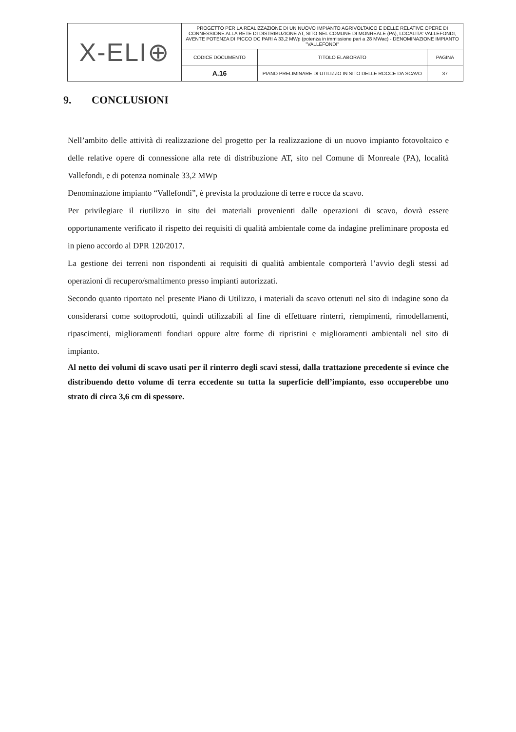| X-ELI⊕ | PROGETTO PER LA REALIZZAZIONE DI UN NUOVO IMPIANTO AGRIVOLTAICO E DELLE RELATIVE OPERE DI CONNESSIONE ALLA RETE DI DISTRIBUZIONE AT, SITO NEL COMUNE DI MONREALE (PA), LOCALITA' VALLEFONDI, AVENTE POTENZA DI PICCO DC PARI A 33,2 MWp (potenza in immissione pari a 28 MWac) - DENOMINAZIONE IMPIANTO "VALLEFONDI" | | |
| | CODICE DOCUMENTO | TITOLO ELABORATO | PAGINA |
| | A.16 | PIANO PRELIMINARE DI UTILIZZO IN SITO DELLE ROCCE DA SCAVO | 37 |
9. CONCLUSIONI
Nell’ambito delle attività di realizzazione del progetto per la realizzazione di un nuovo impianto fotovoltaico e delle relative opere di connessione alla rete di distribuzione AT, sito nel Comune di Monreale (PA), località Vallefondi, e di potenza nominale 33,2 MWp
Denominazione impianto “Vallefondi”, è prevista la produzione di terre e rocce da scavo.
Per privilegiare il riutilizzo in situ dei materiali provenienti dalle operazioni di scavo, dovrà essere opportunamente verificato il rispetto dei requisiti di qualità ambientale come da indagine preliminare proposta ed in pieno accordo al DPR 120/2017.
La gestione dei terreni non rispondenti ai requisiti di qualità ambientale comporterà l’avvio degli stessi ad operazioni di recupero/smaltimento presso impianti autorizzati.
Secondo quanto riportato nel presente Piano di Utilizzo, i materiali da scavo ottenuti nel sito di indagine sono da considerarsi come sottoprodotti, quindi utilizzabili al fine di effettuare rinterri, riempimenti, rimodellamenti, ripascimenti, miglioramenti fondiari oppure altre forme di ripristini e miglioramenti ambientali nel sito di impianto.
Al netto dei volumi di scavo usati per il rinterro degli scavi stessi, dalla trattazione precedente si evince che distribuendo detto volume di terra eccedente su tutta la superficie dell’impianto, esso occuperebbe uno strato di circa 3,6 cm di spessore.